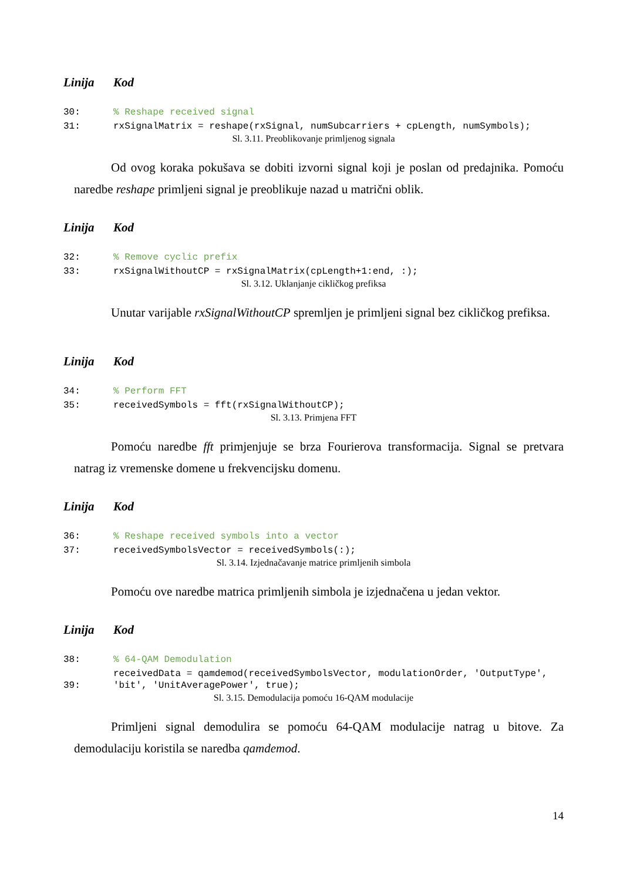| Linija | Kod |
| --- | --- |
| 30: | % Reshape received signal |
| 31: | rxSignalMatrix = reshape(rxSignal, numSubcarriers + cpLength, numSymbols); |
Sl. 3.11. Preoblikovanje primljenog signala
Od ovog koraka pokušava se dobiti izvorni signal koji je poslan od predajnika. Pomoću naredbe reshape primljeni signal je preoblikuje nazad u matrični oblik.
| Linija | Kod |
| --- | --- |
| 32: | % Remove cyclic prefix |
| 33: | rxSignalWithoutCP = rxSignalMatrix(cpLength+1:end, :); |
Sl. 3.12. Uklanjanje cikličkog prefiksa
Unutar varijable rxSignalWithoutCP spremljen je primljeni signal bez cikličkog prefiksa.
| Linija | Kod |
| --- | --- |
| 34: | % Perform FFT |
| 35: | receivedSymbols = fft(rxSignalWithoutCP); |
Sl. 3.13. Primjena FFT
Pomoću naredbe fft primjenjuje se brza Fourierova transformacija. Signal se pretvara natrag iz vremenske domene u frekvencijsku domenu.
| Linija | Kod |
| --- | --- |
| 36: | % Reshape received symbols into a vector |
| 37: | receivedSymbolsVector = receivedSymbols(:); |
Sl. 3.14. Izjednačavanje matrice primljenih simbola
Pomoću ove naredbe matrica primljenih simbola je izjednačena u jedan vektor.
| Linija | Kod |
| --- | --- |
| 38: | % 64-QAM Demodulation |
| 39: | receivedData = qamdemod(receivedSymbolsVector, modulationOrder, 'OutputType', 'bit', 'UnitAveragePower', true); |
Sl. 3.15. Demodulacija pomoću 16-QAM modulacije
Primljeni signal demodulira se pomoću 64-QAM modulacije natrag u bitove. Za demodulaciju koristila se naredba qamdemod.
14